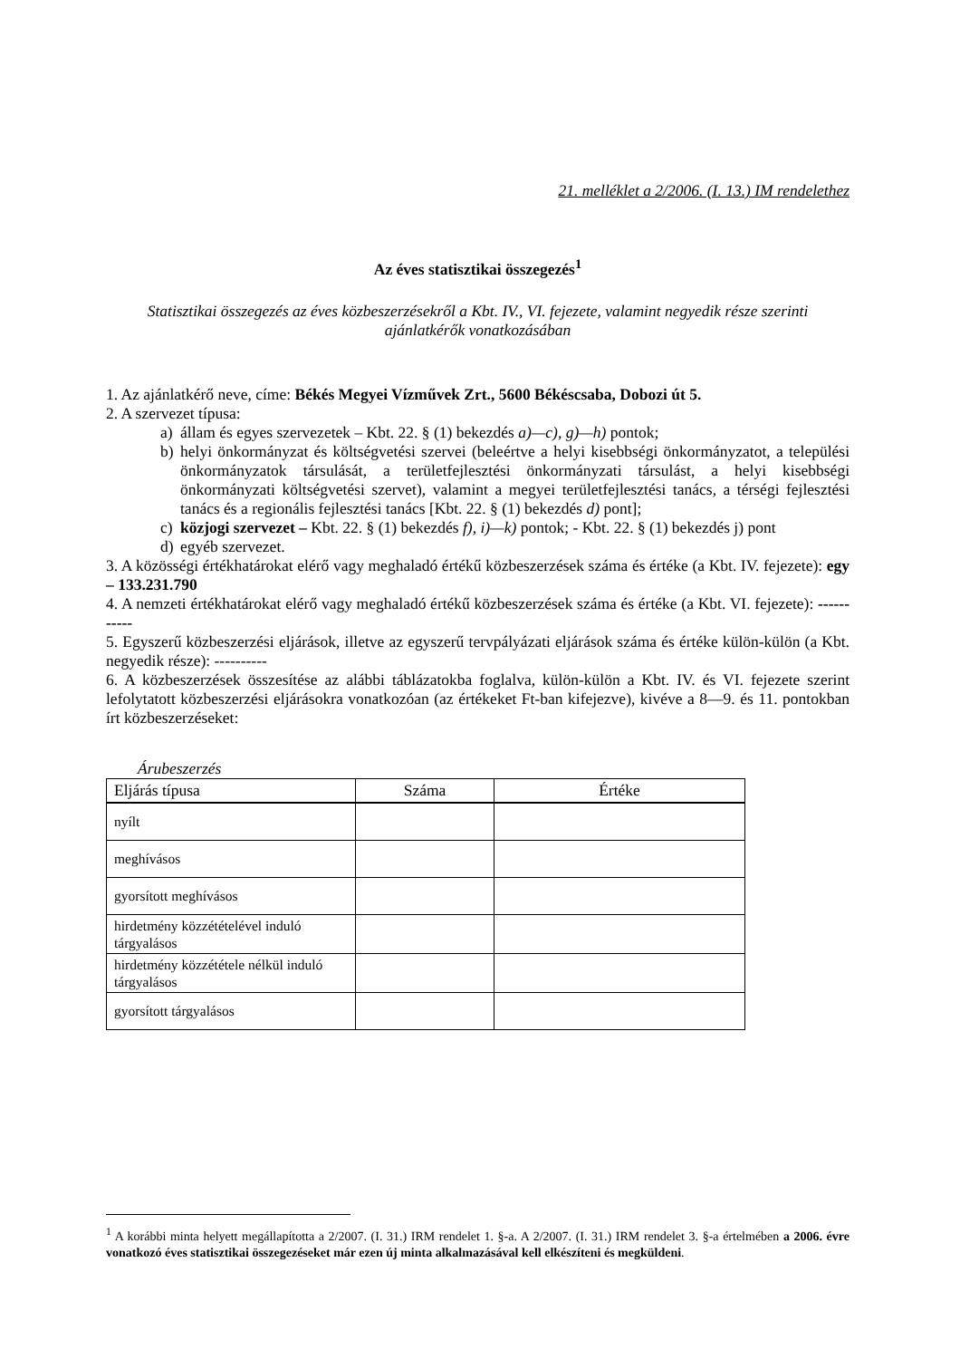21. melléklet a 2/2006. (I. 13.) IM rendelethez
Az éves statisztikai összegezés<sup>1</sup>
Statisztikai összegezés az éves közbeszerzésekről a Kbt. IV., VI. fejezete, valamint negyedik része szerinti ajánlatkérők vonatkozásában
1. Az ajánlatkérő neve, címe: Békés Megyei Vízművek Zrt., 5600 Békéscsaba, Dobozi út 5.
2. A szervezet típusa:
a) állam és egyes szervezetek – Kbt. 22. § (1) bekezdés a)—c), g)—h) pontok;
b) helyi önkormányzat és költségvetési szervei (beleértve a helyi kisebbségi önkormányzatot, a települési önkormányzatok társulását, a területfejlesztési önkormányzati társulást, a helyi kisebbségi önkormányzati költségvetési szervet), valamint a megyei területfejlesztési tanács, a térségi fejlesztési tanács és a regionális fejlesztési tanács [Kbt. 22. § (1) bekezdés d) pont];
c) közjogi szervezet – Kbt. 22. § (1) bekezdés f), i)—k) pontok; - Kbt. 22. § (1) bekezdés j) pont
d) egyéb szervezet.
3. A közösségi értékhatárokat elérő vagy meghaladó értékű közbeszerzések száma és értéke (a Kbt. IV. fejezete): egy – 133.231.790
4. A nemzeti értékhatárokat elérő vagy meghaladó értékű közbeszerzések száma és értéke (a Kbt. VI. fejezete): -----------
5. Egyszerű közbeszerzési eljárások, illetve az egyszerű tervpályázati eljárások száma és értéke külön-külön (a Kbt. negyedik része): ----------
6. A közbeszerzések összesítése az alábbi táblázatokba foglalva, külön-külön a Kbt. IV. és VI. fejezete szerint lefolytatott közbeszerzési eljárásokra vonatkozóan (az értékeket Ft-ban kifejezve), kivéve a 8—9. és 11. pontokban írt közbeszerzéseket:
Árubeszerzés
| Eljárás típusa | Száma | Értéke |
| --- | --- | --- |
| nyílt | | |
| meghívásos | | |
| gyorsított meghívásos | | |
| hirdetmény közzétételével induló tárgyalásos | | |
| hirdetmény közzététele nélkül induló tárgyalásos | | |
| gyorsított tárgyalásos | | |
<sup>1</sup> A korábbi minta helyett megállapította a 2/2007. (I. 31.) IRM rendelet 1. §-a. A 2/2007. (I. 31.) IRM rendelet 3. §-a értelmében a 2006. évre vonatkozó éves statisztikai összegezéseket már ezen új minta alkalmazásával kell elkészíteni és megküldeni.